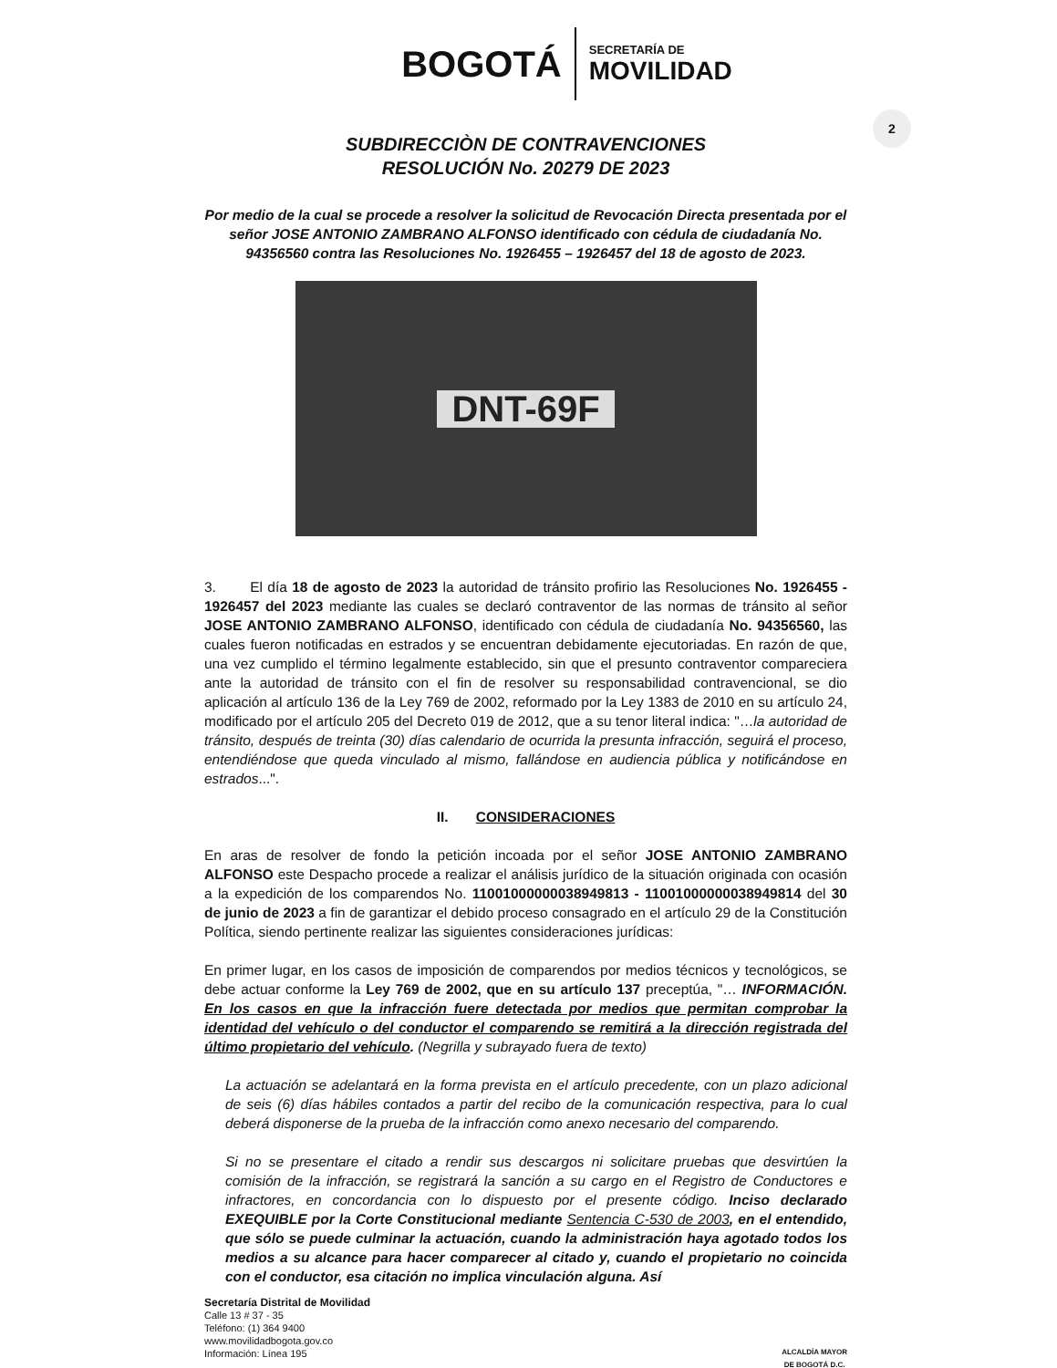BOGOTÁ
SECRETARÍA DE
MOVILIDAD
2
SUBDIRECCIÒN DE CONTRAVENCIONES
RESOLUCIÓN No. 20279 DE 2023
Por medio de la cual se procede a resolver la solicitud de Revocación Directa presentada por el señor JOSE ANTONIO ZAMBRANO ALFONSO identificado con cédula de ciudadanía No. 94356560 contra las Resoluciones No. 1926455 – 1926457 del 18 de agosto de 2023.
DNT-69F
3. El día 18 de agosto de 2023 la autoridad de tránsito profirio las Resoluciones No. 1926455 - 1926457 del 2023 mediante las cuales se declaró contraventor de las normas de tránsito al señor JOSE ANTONIO ZAMBRANO ALFONSO, identificado con cédula de ciudadanía No. 94356560, las cuales fueron notificadas en estrados y se encuentran debidamente ejecutoriadas. En razón de que, una vez cumplido el término legalmente establecido, sin que el presunto contraventor compareciera ante la autoridad de tránsito con el fin de resolver su responsabilidad contravencional, se dio aplicación al artículo 136 de la Ley 769 de 2002, reformado por la Ley 1383 de 2010 en su artículo 24, modificado por el artículo 205 del Decreto 019 de 2012, que a su tenor literal indica: "…la autoridad de tránsito, después de treinta (30) días calendario de ocurrida la presunta infracción, seguirá el proceso, entendiéndose que queda vinculado al mismo, fallándose en audiencia pública y notificándose en estrados...".
II. CONSIDERACIONES
En aras de resolver de fondo la petición incoada por el señor JOSE ANTONIO ZAMBRANO ALFONSO este Despacho procede a realizar el análisis jurídico de la situación originada con ocasión a la expedición de los comparendos No. 11001000000038949813 - 11001000000038949814 del 30 de junio de 2023 a fin de garantizar el debido proceso consagrado en el artículo 29 de la Constitución Política, siendo pertinente realizar las siguientes consideraciones jurídicas:
En primer lugar, en los casos de imposición de comparendos por medios técnicos y tecnológicos, se debe actuar conforme la Ley 769 de 2002, que en su artículo 137 preceptúa, "… INFORMACIÓN. En los casos en que la infracción fuere detectada por medios que permitan comprobar la identidad del vehículo o del conductor el comparendo se remitirá a la dirección registrada del último propietario del vehículo. (Negrilla y subrayado fuera de texto)
La actuación se adelantará en la forma prevista en el artículo precedente, con un plazo adicional de seis (6) días hábiles contados a partir del recibo de la comunicación respectiva, para lo cual deberá disponerse de la prueba de la infracción como anexo necesario del comparendo.
Si no se presentare el citado a rendir sus descargos ni solicitare pruebas que desvirtúen la comisión de la infracción, se registrará la sanción a su cargo en el Registro de Conductores e infractores, en concordancia con lo dispuesto por el presente código. Inciso declarado EXEQUIBLE por la Corte Constitucional mediante Sentencia C-530 de 2003, en el entendido, que sólo se puede culminar la actuación, cuando la administración haya agotado todos los medios a su alcance para hacer comparecer al citado y, cuando el propietario no coincida con el conductor, esa citación no implica vinculación alguna. Así
Secretaría Distrital de Movilidad
Calle 13 # 37 - 35
Teléfono: (1) 364 9400
www.movilidadbogota.gov.co
Información: Línea 195
ALCALDÍA MAYOR
DE BOGOTÁ D.C.